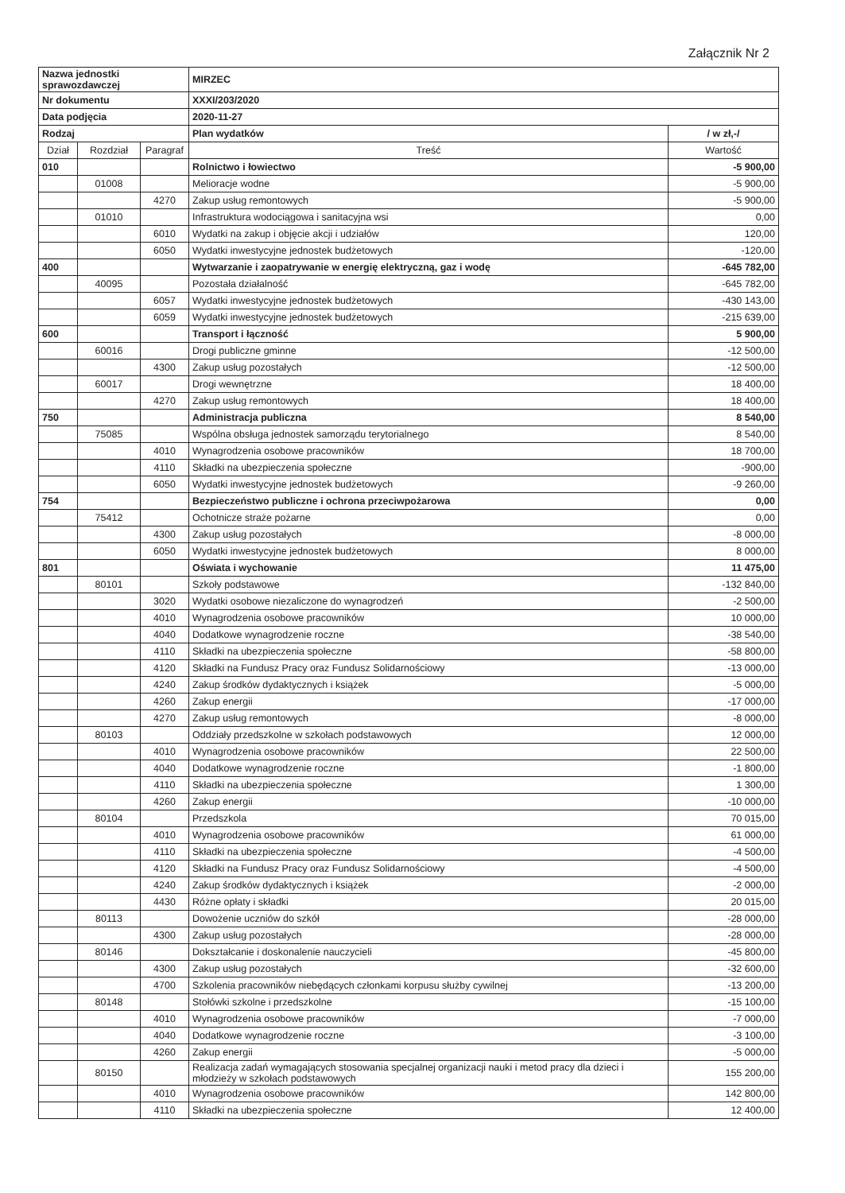Załącznik Nr 2
| Nazwa jednostki sprawozdawczej | | | MIRZEC | |
| Nr dokumentu | | | XXXI/203/2020 | |
| Data podjęcia | | | 2020-11-27 | |
| Rodzaj | | | Plan wydatków | / w zł,-/ |
| Dział | Rozdział | Paragraf | Treść | Wartość |
| 010 | | | Rolnictwo i łowiectwo | -5 900,00 |
| | 01008 | | Melioracje wodne | -5 900,00 |
| | | 4270 | Zakup usług remontowych | -5 900,00 |
| | 01010 | | Infrastruktura wodociągowa i sanitacyjna wsi | 0,00 |
| | | 6010 | Wydatki na zakup i objęcie akcji i udziałów | 120,00 |
| | | 6050 | Wydatki inwestycyjne jednostek budżetowych | -120,00 |
| 400 | | | Wytwarzanie i zaopatrywanie w energię elektryczną, gaz i wodę | -645 782,00 |
| | 40095 | | Pozostała działalność | -645 782,00 |
| | | 6057 | Wydatki inwestycyjne jednostek budżetowych | -430 143,00 |
| | | 6059 | Wydatki inwestycyjne jednostek budżetowych | -215 639,00 |
| 600 | | | Transport i łączność | 5 900,00 |
| | 60016 | | Drogi publiczne gminne | -12 500,00 |
| | | 4300 | Zakup usług pozostałych | -12 500,00 |
| | 60017 | | Drogi wewnętrzne | 18 400,00 |
| | | 4270 | Zakup usług remontowych | 18 400,00 |
| 750 | | | Administracja publiczna | 8 540,00 |
| | 75085 | | Wspólna obsługa jednostek samorządu terytorialnego | 8 540,00 |
| | | 4010 | Wynagrodzenia osobowe pracowników | 18 700,00 |
| | | 4110 | Składki na ubezpieczenia społeczne | -900,00 |
| | | 6050 | Wydatki inwestycyjne jednostek budżetowych | -9 260,00 |
| 754 | | | Bezpieczeństwo publiczne i ochrona przeciwpożarowa | 0,00 |
| | 75412 | | Ochotnicze straże pożarne | 0,00 |
| | | 4300 | Zakup usług pozostałych | -8 000,00 |
| | | 6050 | Wydatki inwestycyjne jednostek budżetowych | 8 000,00 |
| 801 | | | Oświata i wychowanie | 11 475,00 |
| | 80101 | | Szkoły podstawowe | -132 840,00 |
| | | 3020 | Wydatki osobowe niezaliczone do wynagrodzeń | -2 500,00 |
| | | 4010 | Wynagrodzenia osobowe pracowników | 10 000,00 |
| | | 4040 | Dodatkowe wynagrodzenie roczne | -38 540,00 |
| | | 4110 | Składki na ubezpieczenia społeczne | -58 800,00 |
| | | 4120 | Składki na Fundusz Pracy oraz Fundusz Solidarnościowy | -13 000,00 |
| | | 4240 | Zakup środków dydaktycznych i książek | -5 000,00 |
| | | 4260 | Zakup energii | -17 000,00 |
| | | 4270 | Zakup usług remontowych | -8 000,00 |
| | 80103 | | Oddziały przedszkolne w szkołach podstawowych | 12 000,00 |
| | | 4010 | Wynagrodzenia osobowe pracowników | 22 500,00 |
| | | 4040 | Dodatkowe wynagrodzenie roczne | -1 800,00 |
| | | 4110 | Składki na ubezpieczenia społeczne | 1 300,00 |
| | | 4260 | Zakup energii | -10 000,00 |
| | 80104 | | Przedszkola | 70 015,00 |
| | | 4010 | Wynagrodzenia osobowe pracowników | 61 000,00 |
| | | 4110 | Składki na ubezpieczenia społeczne | -4 500,00 |
| | | 4120 | Składki na Fundusz Pracy oraz Fundusz Solidarnościowy | -4 500,00 |
| | | 4240 | Zakup środków dydaktycznych i książek | -2 000,00 |
| | | 4430 | Różne opłaty i składki | 20 015,00 |
| | 80113 | | Dowożenie uczniów do szkół | -28 000,00 |
| | | 4300 | Zakup usług pozostałych | -28 000,00 |
| | 80146 | | Dokształcanie i doskonalenie nauczycieli | -45 800,00 |
| | | 4300 | Zakup usług pozostałych | -32 600,00 |
| | | 4700 | Szkolenia pracowników niebędących członkami korpusu służby cywilnej | -13 200,00 |
| | 80148 | | Stołówki szkolne i przedszkolne | -15 100,00 |
| | | 4010 | Wynagrodzenia osobowe pracowników | -7 000,00 |
| | | 4040 | Dodatkowe wynagrodzenie roczne | -3 100,00 |
| | | 4260 | Zakup energii | -5 000,00 |
| | 80150 | | Realizacja zadań wymagających stosowania specjalnej organizacji nauki i metod pracy dla dzieci i młodzieży w szkołach podstawowych | 155 200,00 |
| | | 4010 | Wynagrodzenia osobowe pracowników | 142 800,00 |
| | | 4110 | Składki na ubezpieczenia społeczne | 12 400,00 |